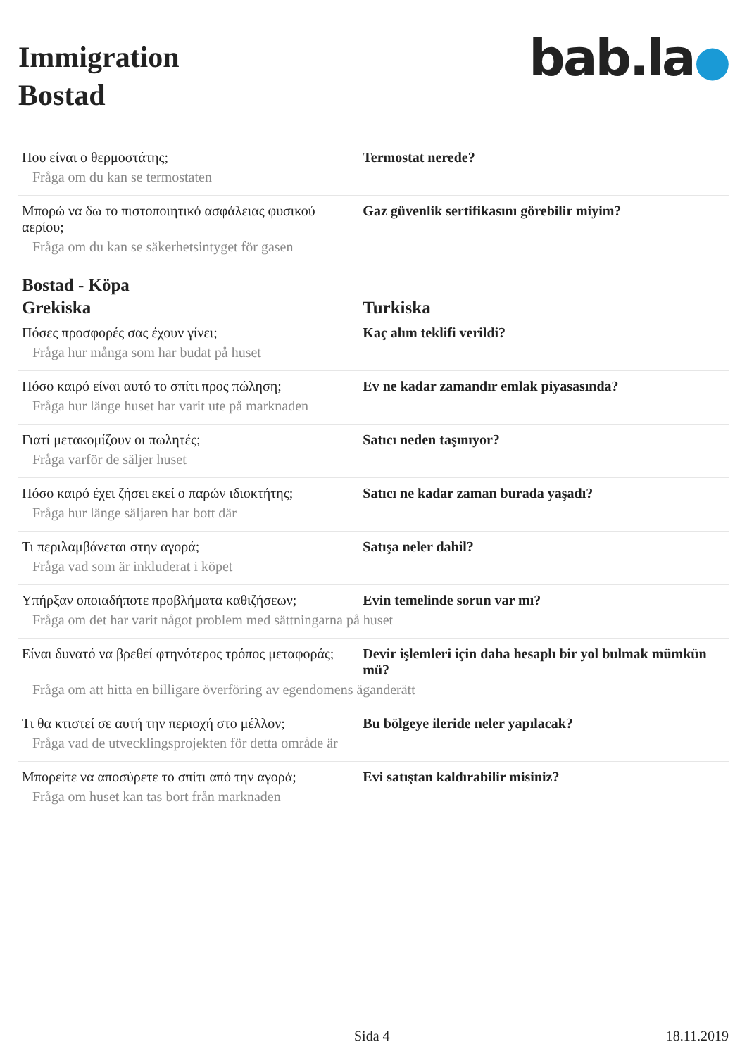Immigration
Bostad
bab.la●
| Που είναι ο θερμοστάτης; | Termostat nerede? |
| Fråga om du kan se termostaten | |
| Μπορώ να δω το πιστοποιητικό ασφάλειας φυσικού αερίου; | Gaz güvenlik sertifikasını görebilir miyim? |
| Fråga om du kan se säkerhetsintyget för gasen | |
| Bostad - Köpa | |
| Grekiska | Turkiska |
| Πόσες προσφορές σας έχουν γίνει; | Kaç alım teklifi verildi? |
| Fråga hur många som har budat på huset | |
| Πόσο καιρό είναι αυτό το σπίτι προς πώληση; | Ev ne kadar zamandır emlak piyasasında? |
| Fråga hur länge huset har varit ute på marknaden | |
| Γιατί μετακομίζουν οι πωλητές; | Satıcı neden taşınıyor? |
| Fråga varför de säljer huset | |
| Πόσο καιρό έχει ζήσει εκεί ο παρών ιδιοκτήτης; | Satıcı ne kadar zaman burada yaşadı? |
| Fråga hur länge säljaren har bott där | |
| Τι περιλαμβάνεται στην αγορά; | Satışa neler dahil? |
| Fråga vad som är inkluderat i köpet | |
| Υπήρξαν οποιαδήποτε προβλήματα καθιζήσεων; | Evin temelinde sorun var mı? |
| Fråga om det har varit något problem med sättningarna på huset | |
| Είναι δυνατό να βρεθεί φτηνότερος τρόπος μεταφοράς; | Devir işlemleri için daha hesaplı bir yol bulmak mümkün mü? |
| Fråga om att hitta en billigare överföring av egendomens äganderätt | |
| Τι θα κτιστεί σε αυτή την περιοχή στο μέλλον; | Bu bölgeye ileride neler yapılacak? |
| Fråga vad de utvecklingsprojekten för detta område är | |
| Μπορείτε να αποσύρετε το σπίτι από την αγορά; | Evi satıştan kaldırabilir misiniz? |
| Fråga om huset kan tas bort från marknaden | |
Sida 4 18.11.2019